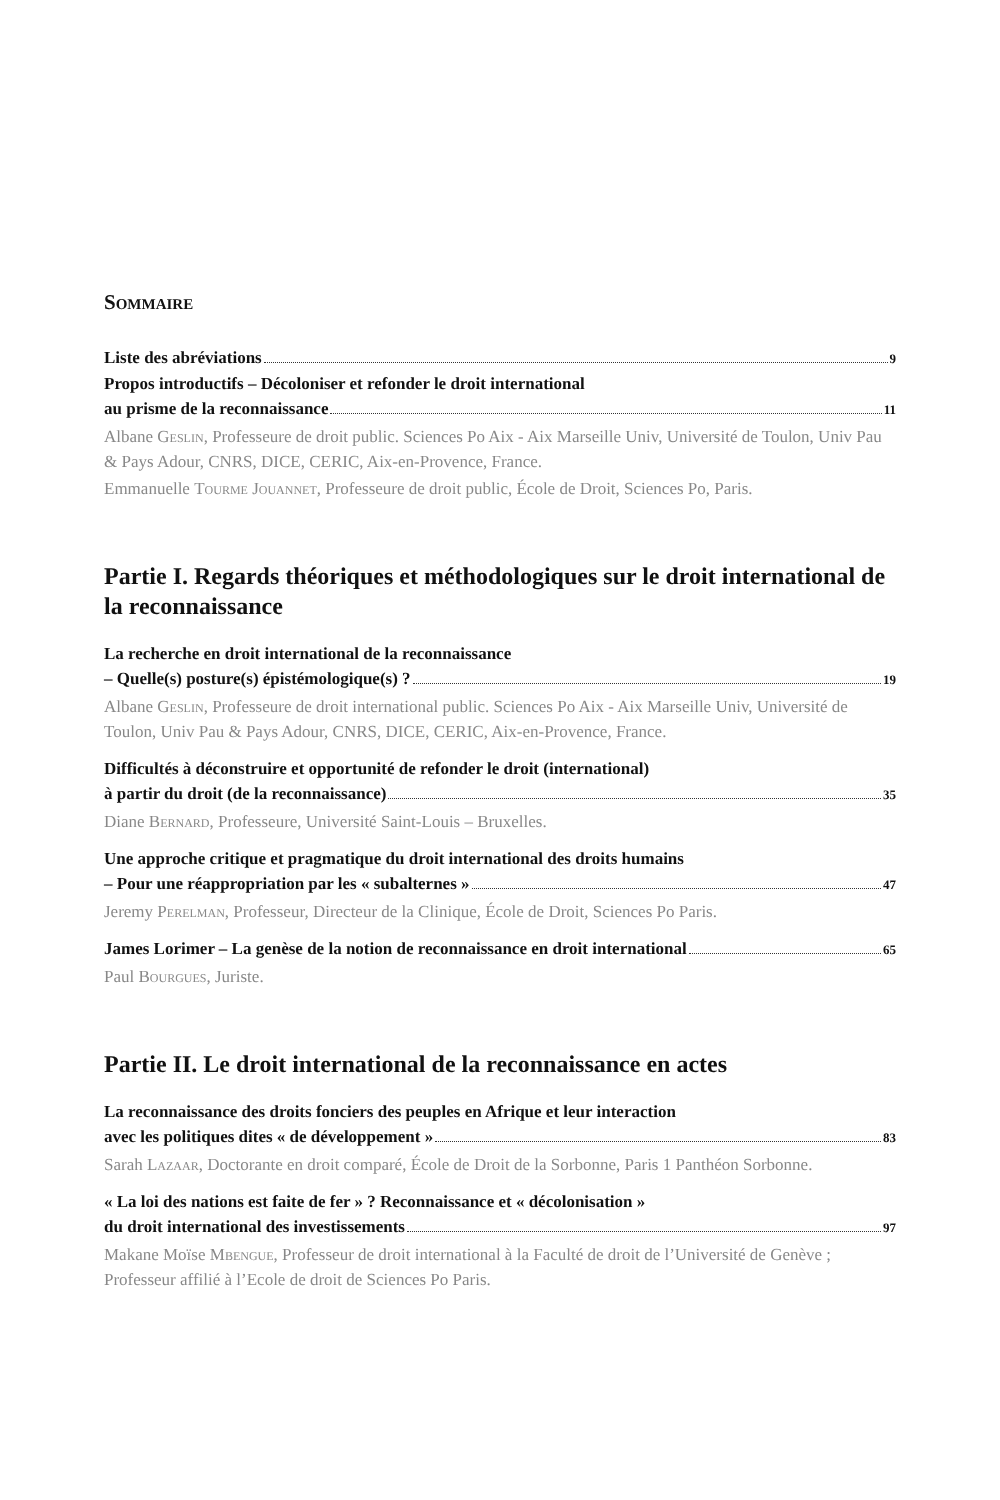Sommaire
Liste des abréviations 9
Propos introductifs – Décoloniser et refonder le droit international
au prisme de la reconnaissance 11
Albane Geslin, Professeure de droit public. Sciences Po Aix - Aix Marseille Univ, Université de Toulon, Univ Pau & Pays Adour, CNRS, DICE, CERIC, Aix-en-Provence, France.
Emmanuelle Tourme Jouannet, Professeure de droit public, École de Droit, Sciences Po, Paris.
Partie I. Regards théoriques et méthodologiques sur le droit international de la reconnaissance
La recherche en droit international de la reconnaissance
– Quelle(s) posture(s) épistémologique(s) ? 19
Albane Geslin, Professeure de droit international public. Sciences Po Aix - Aix Marseille Univ, Université de Toulon, Univ Pau & Pays Adour, CNRS, DICE, CERIC, Aix-en-Provence, France.
Difficultés à déconstruire et opportunité de refonder le droit (international)
à partir du droit (de la reconnaissance) 35
Diane Bernard, Professeure, Université Saint-Louis – Bruxelles.
Une approche critique et pragmatique du droit international des droits humains
– Pour une réappropriation par les « subalternes » 47
Jeremy Perelman, Professeur, Directeur de la Clinique, École de Droit, Sciences Po Paris.
James Lorimer – La genèse de la notion de reconnaissance en droit international 65
Paul Bourgues, Juriste.
Partie II. Le droit international de la reconnaissance en actes
La reconnaissance des droits fonciers des peuples en Afrique et leur interaction
avec les politiques dites « de développement » 83
Sarah Lazaar, Doctorante en droit comparé, École de Droit de la Sorbonne, Paris 1 Panthéon Sorbonne.
« La loi des nations est faite de fer » ? Reconnaissance et « décolonisation »
du droit international des investissements 97
Makane Moïse Mbengue, Professeur de droit international à la Faculté de droit de l’Université de Genève ; Professeur affilié à l’Ecole de droit de Sciences Po Paris.